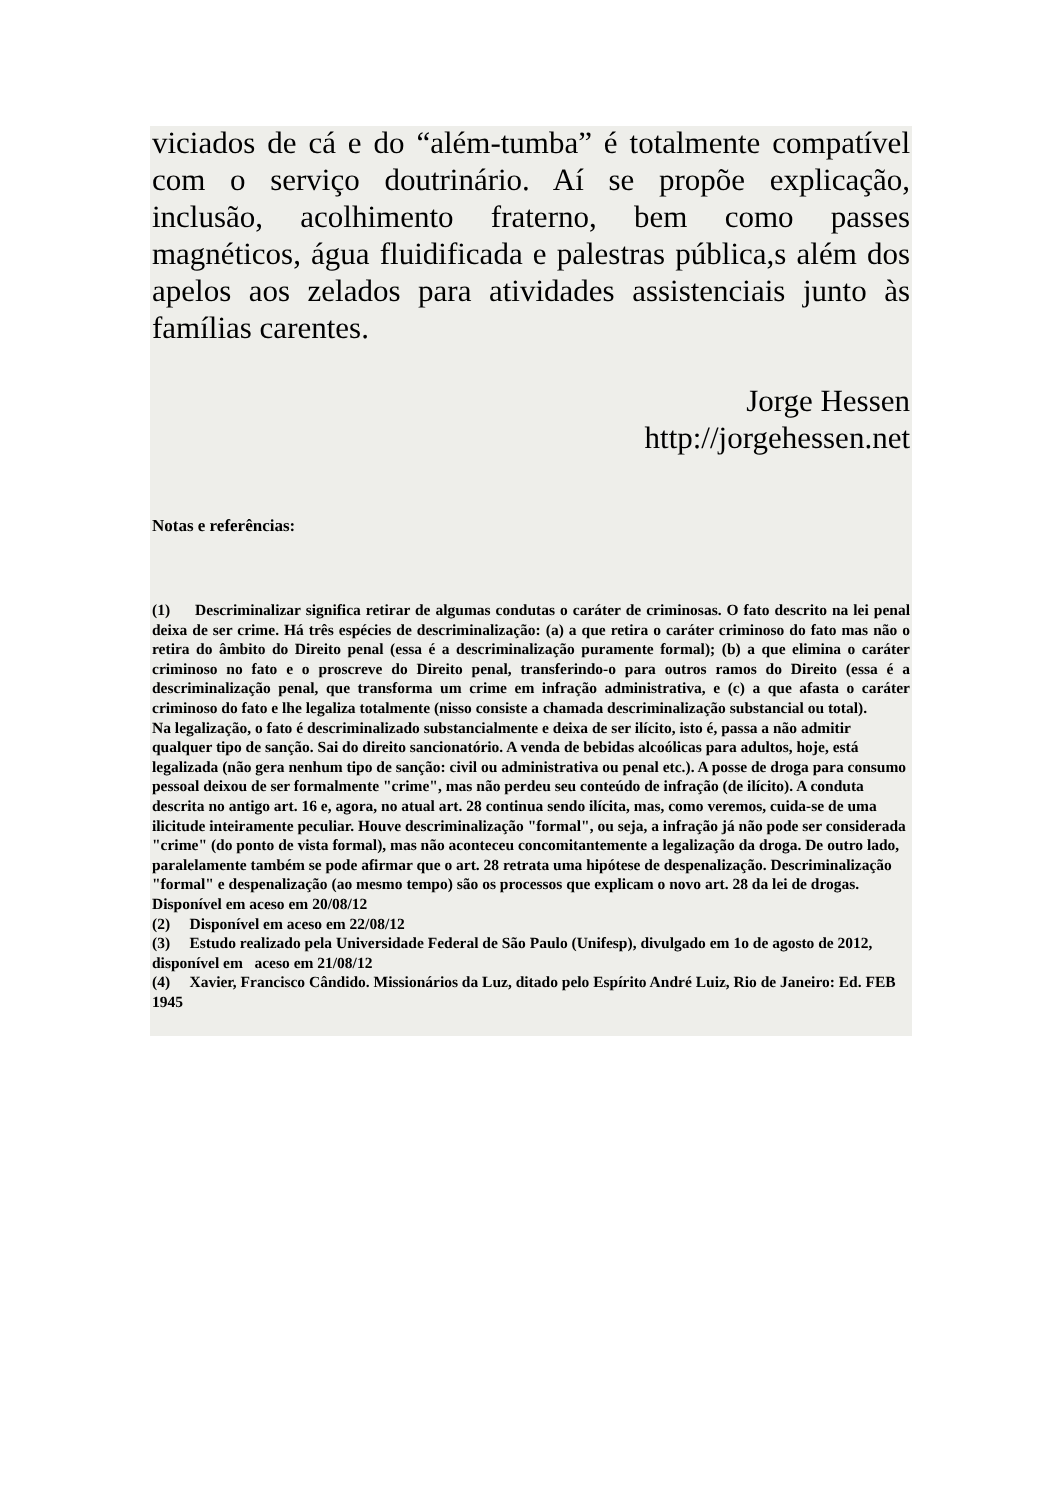viciados de cá e do “além-tumba” é totalmente compatível com o serviço doutrinário. Aí se propõe explicação, inclusão, acolhimento fraterno, bem como passes magnéticos, água fluidificada e palestras pública,s além dos apelos aos zelados para atividades assistenciais junto às famílias carentes.
Jorge Hessen
http://jorgehessen.net
Notas e referências:
(1) Descriminalizar significa retirar de algumas condutas o caráter de criminosas. O fato descrito na lei penal deixa de ser crime. Há três espécies de descriminalização: (a) a que retira o caráter criminoso do fato mas não o retira do âmbito do Direito penal (essa é a descriminalização puramente formal); (b) a que elimina o caráter criminoso no fato e o proscreve do Direito penal, transferindo-o para outros ramos do Direito (essa é a descriminalização penal, que transforma um crime em infração administrativa, e (c) a que afasta o caráter criminoso do fato e lhe legaliza totalmente (nisso consiste a chamada descriminalização substancial ou total).
Na legalização, o fato é descriminalizado substancialmente e deixa de ser ilícito, isto é, passa a não admitir qualquer tipo de sanção. Sai do direito sancionatório. A venda de bebidas alcoólicas para adultos, hoje, está legalizada (não gera nenhum tipo de sanção: civil ou administrativa ou penal etc.). A posse de droga para consumo pessoal deixou de ser formalmente "crime", mas não perdeu seu conteúdo de infração (de ilícito). A conduta descrita no antigo art. 16 e, agora, no atual art. 28 continua sendo ilícita, mas, como veremos, cuida-se de uma ilicitude inteiramente peculiar. Houve descriminalização "formal", ou seja, a infração já não pode ser considerada "crime" (do ponto de vista formal), mas não aconteceu concomitantemente a legalização da droga. De outro lado, paralelamente também se pode afirmar que o art. 28 retrata uma hipótese de despenalização. Descriminalização "formal" e despenalização (ao mesmo tempo) são os processos que explicam o novo art. 28 da lei de drogas. Disponível em aceso em 20/08/12
(2) Disponível em aceso em 22/08/12
(3) Estudo realizado pela Universidade Federal de São Paulo (Unifesp), divulgado em 1o de agosto de 2012, disponível em aceso em 21/08/12
(4) Xavier, Francisco Cândido. Missionários da Luz, ditado pelo Espírito André Luiz, Rio de Janeiro: Ed. FEB 1945